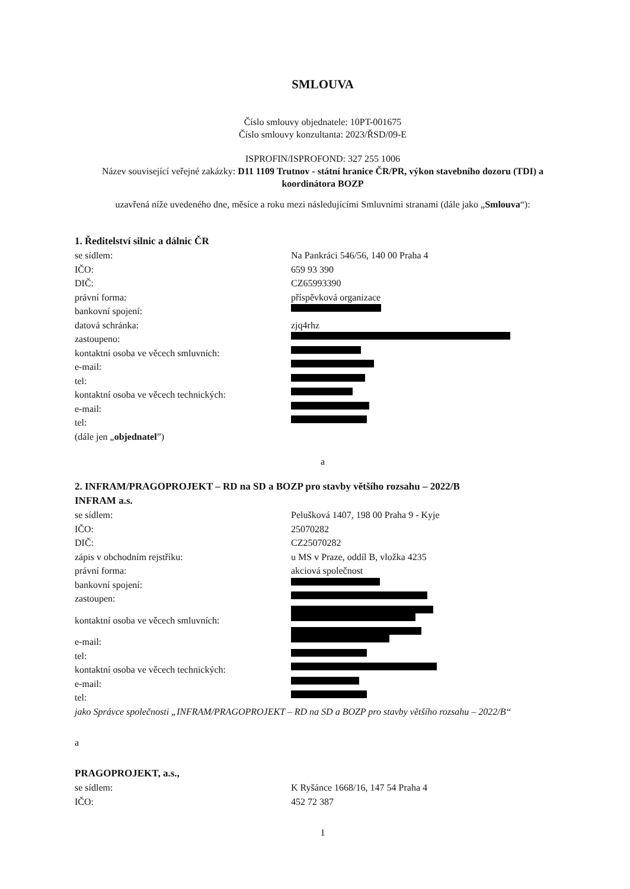SMLOUVA
Číslo smlouvy objednatele: 10PT-001675
Číslo smlouvy konzultanta: 2023/ŘSD/09-E
ISPROFIN/ISPROFOND: 327 255 1006
Název související veřejné zakázky: D11 1109 Trutnov - státní hranice ČR/PR, výkon stavebního dozoru (TDI) a koordinátora BOZP
uzavřená níže uvedeného dne, měsíce a roku mezi následujícími Smluvními stranami (dále jako „Smlouva“):
1. Ředitelství silnic a dálnic ČR
se sídlem: Na Pankráci 546/56, 140 00 Praha 4
IČO: 659 93 390
DIČ: CZ65993390
právní forma: příspěvková organizace
bankovní spojení:
datová schránka: zjq4rhz
zastoupeno:
kontaktní osoba ve věcech smluvních:
e-mail:
tel:
kontaktní osoba ve věcech technických:
e-mail:
tel:
(dále jen „ objednatel”)
a
2. INFRAM/PRAGOPROJEKT – RD na SD a BOZP pro stavby většího rozsahu – 2022/B
INFRAM a.s.
se sídlem: Pelušková 1407, 198 00 Praha 9 - Kyje
IČO: 25070282
DIČ: CZ25070282
zápis v obchodním rejstříku: u MS v Praze, oddíl B, vložka 4235
právní forma: akciová společnost
bankovní spojení:
zastoupen:
kontaktní osoba ve věcech smluvních:
e-mail:
tel:
kontaktní osoba ve věcech technických:
e-mail:
tel:
jako Správce společnosti „INFRAM/PRAGOPROJEKT – RD na SD a BOZP pro stavby většího rozsahu – 2022/B“
a
PRAGOPROJEKT, a.s.,
se sídlem: K Ryšánce 1668/16, 147 54 Praha 4
IČO: 452 72 387
1